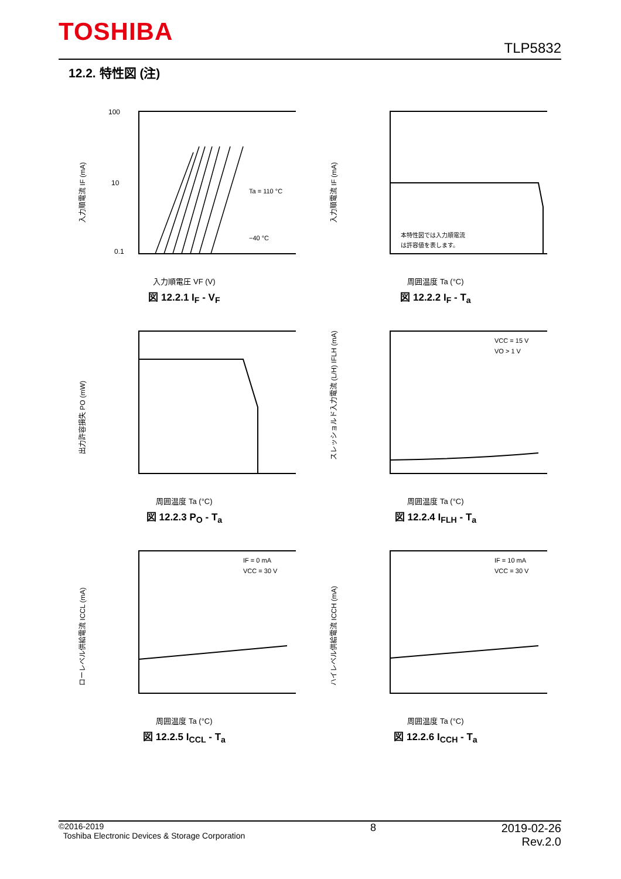TOSHIBA
TLP5832
12.2. 特性図 (注)
100
10
0.1
Ta = 110 °C
−40 °C
入力順電流 IF (mA)
入力順電圧 VF (V)
図 12.2.1 I<sub>F</sub> - V<sub>F</sub>
本特性図では入力順電流
は許容値を表します。
入力順電流 IF (mA)
周囲温度 Ta (°C)
図 12.2.2 I<sub>F</sub> - T<sub>a</sub>
出力許容損失 PO (mW)
周囲温度 Ta (°C)
図 12.2.3 P<sub>O</sub> - T<sub>a</sub>
VCC = 15 V
VO > 1 V
スレッショルド入力電流 (L/H) IFLH (mA)
周囲温度 Ta (°C)
図 12.2.4 I<sub>FLH</sub> - T<sub>a</sub>
IF = 0 mA
VCC = 30 V
ローレベル供給電流 ICCL (mA)
周囲温度 Ta (°C)
図 12.2.5 I<sub>CCL</sub> - T<sub>a</sub>
IF = 10 mA
VCC = 30 V
ハイレベル供給電流 ICCH (mA)
周囲温度 Ta (°C)
図 12.2.6 I<sub>CCH</sub> - T<sub>a</sub>
©2016-2019
Toshiba Electronic Devices & Storage Corporation
8 2019-02-26
Rev.2.0